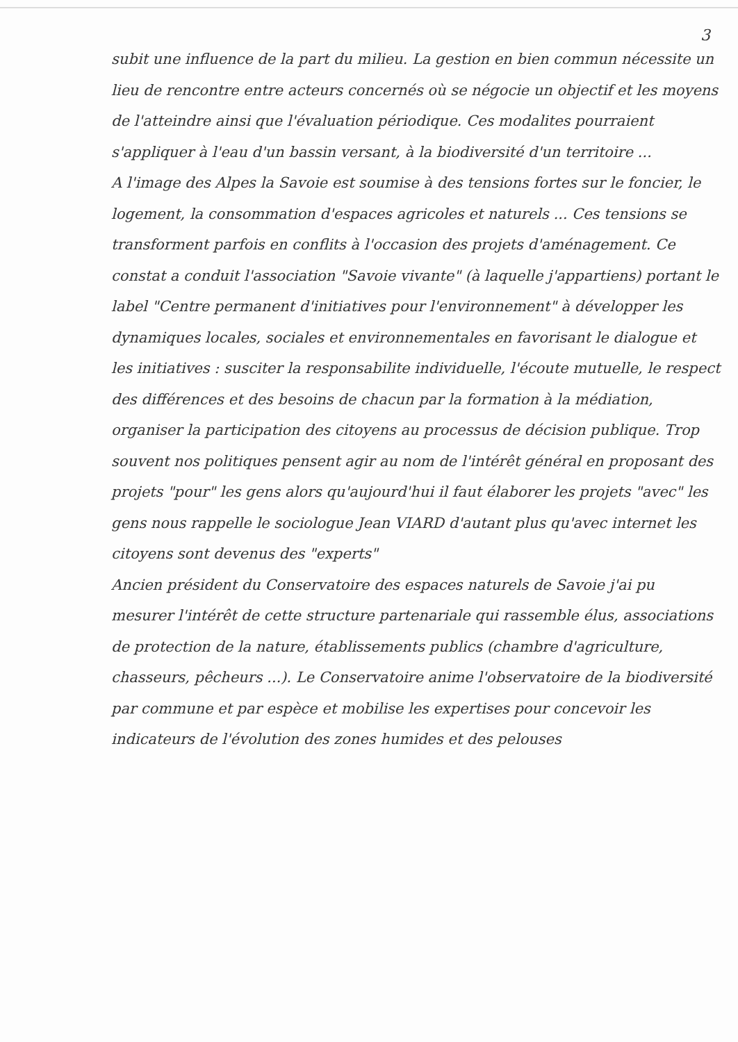3
subit une influence de la part du milieu. La gestion en bien commun nécessite un lieu de rencontre entre acteurs concernés où se négocie un objectif et les moyens de l'atteindre ainsi que l'évaluation périodique. Ces modalites pourraient s'appliquer à l'eau d'un bassin versant, à la biodiversité d'un territoire ...
A l'image des Alpes la Savoie est soumise à des tensions fortes sur le foncier, le logement, la consommation d'espaces agricoles et naturels ... Ces tensions se transforment parfois en conflits à l'occasion des projets d'aménagement. Ce constat a conduit l'association "Savoie vivante" (à laquelle j'appartiens) portant le label "Centre permanent d'initiatives pour l'environnement" à développer les dynamiques locales, sociales et environnementales en favorisant le dialogue et les initiatives : susciter la responsabilite individuelle, l'écoute mutuelle, le respect des différences et des besoins de chacun par la formation à la médiation, organiser la participation des citoyens au processus de décision publique. Trop souvent nos politiques pensent agir au nom de l'intérêt général en proposant des projets "pour" les gens alors qu'aujourd'hui il faut élaborer les projets "avec" les gens nous rappelle le sociologue Jean VIARD d'autant plus qu'avec internet les citoyens sont devenus des "experts"
Ancien président du Conservatoire des espaces naturels de Savoie j'ai pu mesurer l'intérêt de cette structure partenariale qui rassemble élus, associations de protection de la nature, établissements publics (chambre d'agriculture, chasseurs, pêcheurs ...). Le Conservatoire anime l'observatoire de la biodiversité par commune et par espèce et mobilise les expertises pour concevoir les indicateurs de l'évolution des zones humides et des pelouses